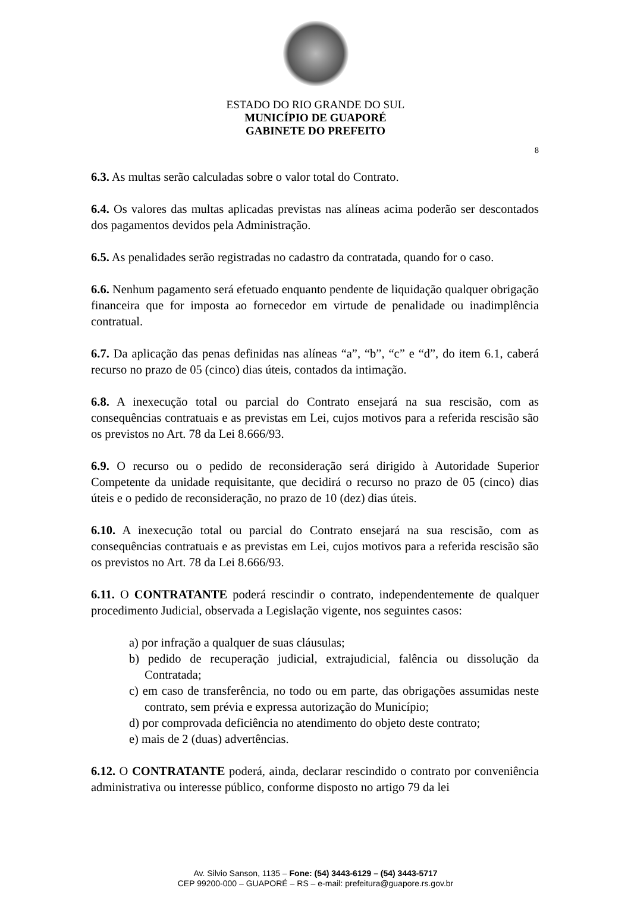ESTADO DO RIO GRANDE DO SUL
MUNICÍPIO DE GUAPORÉ
GABINETE DO PREFEITO
8
6.3. As multas serão calculadas sobre o valor total do Contrato.
6.4. Os valores das multas aplicadas previstas nas alíneas acima poderão ser descontados dos pagamentos devidos pela Administração.
6.5. As penalidades serão registradas no cadastro da contratada, quando for o caso.
6.6. Nenhum pagamento será efetuado enquanto pendente de liquidação qualquer obrigação financeira que for imposta ao fornecedor em virtude de penalidade ou inadimplência contratual.
6.7. Da aplicação das penas definidas nas alíneas “a”, “b”, “c” e “d”, do item 6.1, caberá recurso no prazo de 05 (cinco) dias úteis, contados da intimação.
6.8. A inexecução total ou parcial do Contrato ensejará na sua rescisão, com as consequências contratuais e as previstas em Lei, cujos motivos para a referida rescisão são os previstos no Art. 78 da Lei 8.666/93.
6.9. O recurso ou o pedido de reconsideração será dirigido à Autoridade Superior Competente da unidade requisitante, que decidirá o recurso no prazo de 05 (cinco) dias úteis e o pedido de reconsideração, no prazo de 10 (dez) dias úteis.
6.10. A inexecução total ou parcial do Contrato ensejará na sua rescisão, com as consequências contratuais e as previstas em Lei, cujos motivos para a referida rescisão são os previstos no Art. 78 da Lei 8.666/93.
6.11. O CONTRATANTE poderá rescindir o contrato, independentemente de qualquer procedimento Judicial, observada a Legislação vigente, nos seguintes casos:
a) por infração a qualquer de suas cláusulas;
b) pedido de recuperação judicial, extrajudicial, falência ou dissolução da Contratada;
c) em caso de transferência, no todo ou em parte, das obrigações assumidas neste contrato, sem prévia e expressa autorização do Município;
d) por comprovada deficiência no atendimento do objeto deste contrato;
e) mais de 2 (duas) advertências.
6.12. O CONTRATANTE poderá, ainda, declarar rescindido o contrato por conveniência administrativa ou interesse público, conforme disposto no artigo 79 da lei
Av. Silvio Sanson, 1135 – Fone: (54) 3443-6129 – (54) 3443-5717
CEP 99200-000 – GUAPORÉ – RS – e-mail: prefeitura@guapore.rs.gov.br